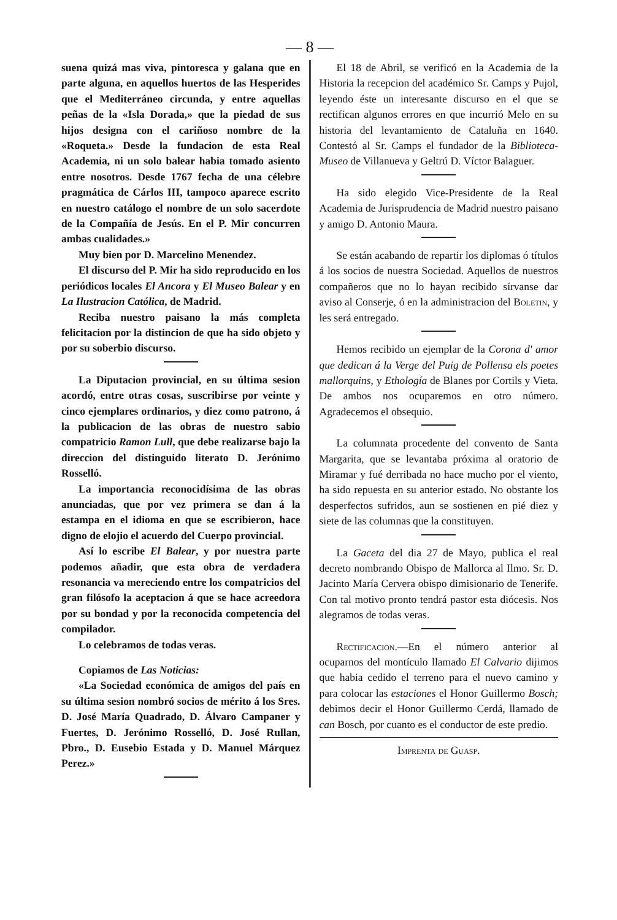— 8 —
suena quizá mas viva, pintoresca y galana que en parte alguna, en aquellos huertos de las Hesperides que el Mediterráneo circunda, y entre aquellas peñas de la «Isla Dorada,» que la piedad de sus hijos designa con el cariñoso nombre de la «Roqueta.» Desde la fundacion de esta Real Academia, ni un solo balear habia tomado asiento entre nosotros. Desde 1767 fecha de una célebre pragmática de Cárlos III, tampoco aparece escrito en nuestro catálogo el nombre de un solo sacerdote de la Compañía de Jesús. En el P. Mir concurren ambas cualidades.»
Muy bien por D. Marcelino Menendez.
El discurso del P. Mir ha sido reproducido en los periódicos locales El Ancora y El Museo Balear y en La Ilustracion Católica, de Madrid.
Reciba nuestro paisano la más completa felicitacion por la distincion de que ha sido objeto y por su soberbio discurso.
La Diputacion provincial, en su última sesion acordó, entre otras cosas, suscribirse por veinte y cinco ejemplares ordinarios, y diez como patrono, á la publicacion de las obras de nuestro sabio compatricio Ramon Lull, que debe realizarse bajo la direccion del distinguido literato D. Jerónimo Rosselló.
La importancia reconocidísima de las obras anunciadas, que por vez primera se dan á la estampa en el idioma en que se escribieron, hace digno de elojio el acuerdo del Cuerpo provincial.
Así lo escribe El Balear, y por nuestra parte podemos añadir, que esta obra de verdadera resonancia va mereciendo entre los compatricios del gran filósofo la aceptacion á que se hace acreedora por su bondad y por la reconocida competencia del compilador.
Lo celebramos de todas veras.
Copiamos de Las Noticias:
«La Sociedad económica de amigos del país en su última sesion nombró socios de mérito á los Sres. D. José María Quadrado, D. Álvaro Campaner y Fuertes, D. Jerónimo Rosselló, D. José Rullan, Pbro., D. Eusebio Estada y D. Manuel Márquez Perez.»
El 18 de Abril, se verificó en la Academia de la Historia la recepcion del académico Sr. Camps y Pujol, leyendo éste un interesante discurso en el que se rectifican algunos errores en que incurrió Melo en su historia del levantamiento de Cataluña en 1640. Contestó al Sr. Camps el fundador de la Biblioteca-Museo de Villanueva y Geltrú D. Víctor Balaguer.
Ha sido elegido Vice-Presidente de la Real Academia de Jurisprudencia de Madrid nuestro paisano y amigo D. Antonio Maura.
Se están acabando de repartir los diplomas ó títulos á los socios de nuestra Sociedad. Aquellos de nuestros compañeros que no lo hayan recibido sírvanse dar aviso al Conserje, ó en la administracion del Boletin, y les será entregado.
Hemos recibido un ejemplar de la Corona d' amor que dedican á la Verge del Puig de Pollensa els poetes mallorquins, y Ethología de Blanes por Cortils y Vieta. De ambos nos ocuparemos en otro número. Agradecemos el obsequio.
La columnata procedente del convento de Santa Margarita, que se levantaba próxima al oratorio de Miramar y fué derribada no hace mucho por el viento, ha sido repuesta en su anterior estado. No obstante los desperfectos sufridos, aun se sostienen en pié diez y siete de las columnas que la constituyen.
La Gaceta del dia 27 de Mayo, publica el real decreto nombrando Obispo de Mallorca al Ilmo. Sr. D. Jacinto María Cervera obispo dimisionario de Tenerife. Con tal motivo pronto tendrá pastor esta diócesis. Nos alegramos de todas veras.
Rectificacion.—En el número anterior al ocuparnos del montículo llamado El Calvario dijimos que habia cedido el terreno para el nuevo camino y para colocar las estaciones el Honor Guillermo Bosch; debimos decir el Honor Guillermo Cerdá, llamado de can Bosch, por cuanto es el conductor de este predio.
Imprenta de Guasp.